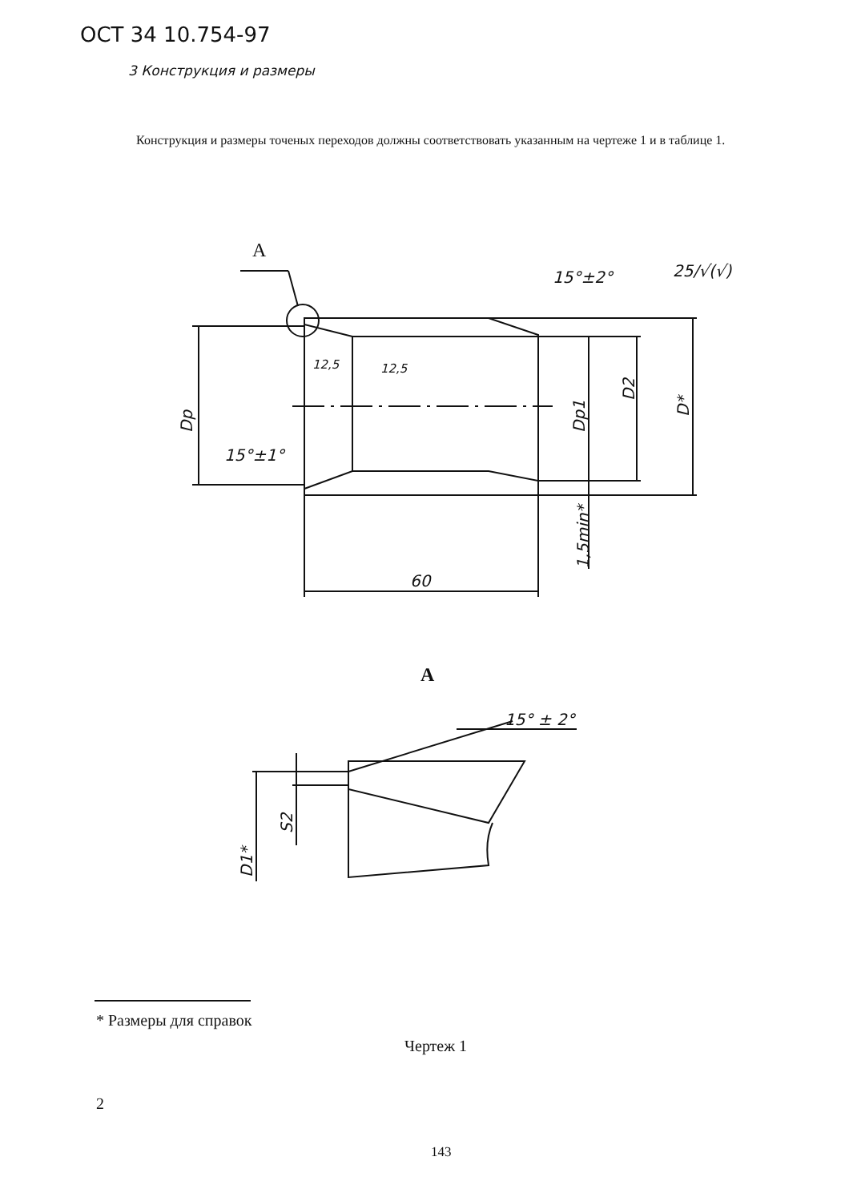ОСТ 34 10.754-97
3 Конструкция и размеры
Конструкция и размеры точеных переходов должны соответствовать указанным на чертеже 1 и в таблице 1.
A
15°±2°
25/√(√)
15°±1°
12,5
12,5
60
A
15° ± 2°
Dp
Dp1
D2
D*
1,5min*
S2
D1*
* Размеры для справок
Чертеж 1
2
143